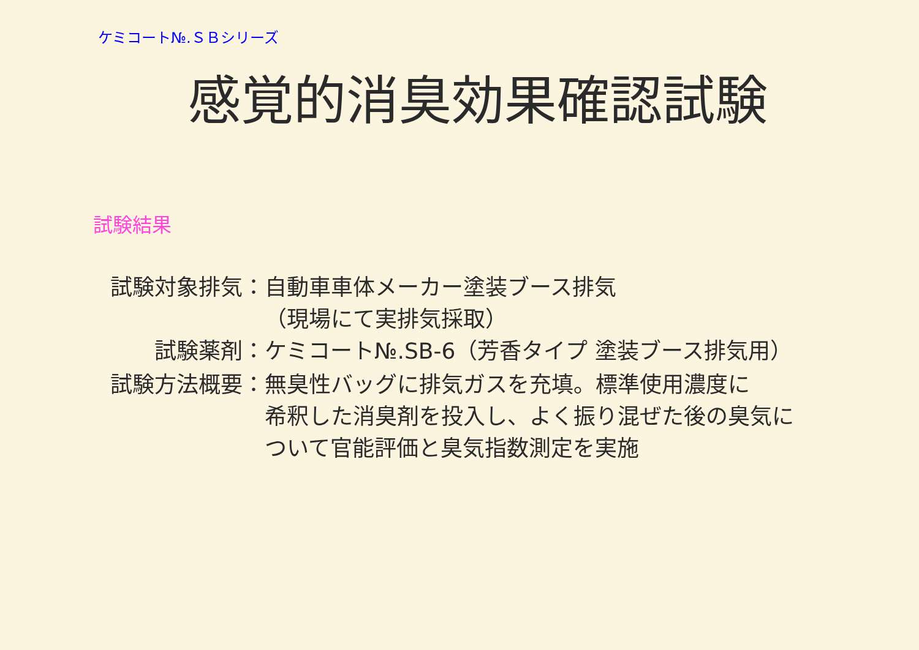ケミコート№.ＳＢシリーズ
感覚的消臭効果確認試験
試験結果
| 試験対象排気： | 自動車車体メーカー塗装ブース排気 （現場にて実排気採取） |
| 試験薬剤： | ケミコート№.SB-6（芳香タイプ 塗装ブース排気用） |
| 試験方法概要： | 無臭性バッグに排気ガスを充填。標準使用濃度に 希釈した消臭剤を投入し、よく振り混ぜた後の臭気に ついて官能評価と臭気指数測定を実施 |